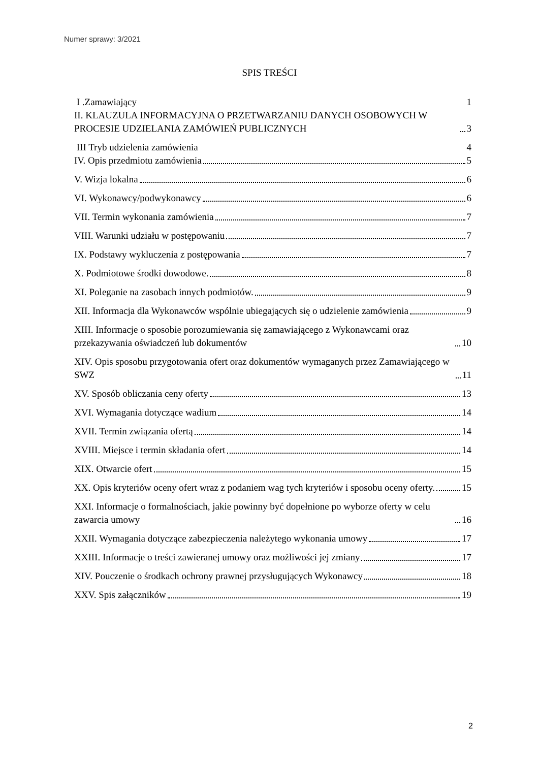Numer sprawy: 3/2021
SPIS TREŚCI
I .Zamawiający 1
II. KLAUZULA INFORMACYJNA O PRZETWARZANIU DANYCH OSOBOWYCH W PROCESIE UDZIELANIA ZAMÓWIEŃ PUBLICZNYCH 3
III Tryb udzielenia zamówienia 4
IV. Opis przedmiotu zamówienia 5
V. Wizja lokalna 6
VI. Wykonawcy/podwykonawcy 6
VII. Termin wykonania zamówienia 7
VIII. Warunki udziału w postępowaniu 7
IX. Podstawy wykluczenia z postępowania 7
X. Podmiotowe środki dowodowe. 8
XI. Poleganie na zasobach innych podmiotów. 9
XII. Informacja dla Wykonawców wspólnie ubiegających się o udzielenie zamówienia 9
XIII. Informacje o sposobie porozumiewania się zamawiającego z Wykonawcami oraz przekazywania oświadczeń lub dokumentów 10
XIV. Opis sposobu przygotowania ofert oraz dokumentów wymaganych przez Zamawiającego w SWZ 11
XV. Sposób obliczania ceny oferty 13
XVI. Wymagania dotyczące wadium 14
XVII. Termin związania ofertą 14
XVIII. Miejsce i termin składania ofert 14
XIX. Otwarcie ofert 15
XX. Opis kryteriów oceny ofert wraz z podaniem wag tych kryteriów i sposobu oceny oferty. 15
XXI. Informacje o formalnościach, jakie powinny być dopełnione po wyborze oferty w celu zawarcia umowy 16
XXII. Wymagania dotyczące zabezpieczenia należytego wykonania umowy 17
XXIII. Informacje o treści zawieranej umowy oraz możliwości jej zmiany 17
XIV. Pouczenie o środkach ochrony prawnej przysługujących Wykonawcy 18
XXV. Spis załączników 19
2